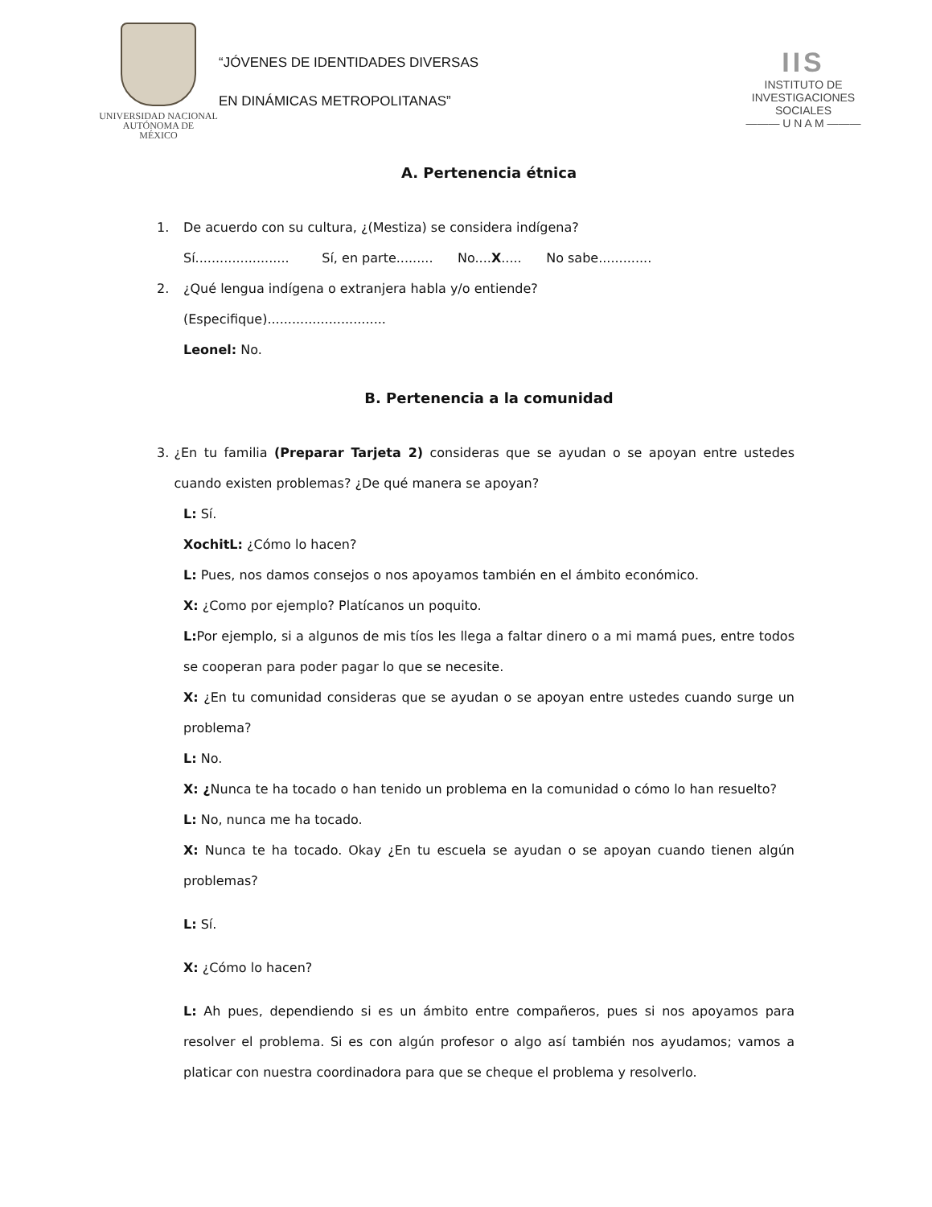UNIVERSIDAD NACIONAL
AUTÓNOMA DE
MÉXICO
“JÓVENES DE IDENTIDADES DIVERSAS
EN DINÁMICAS METROPOLITANAS”
IIS
INSTITUTO DE INVESTIGACIONES SOCIALES
——— U N A M ———
A. Pertenencia étnica
1. De acuerdo con su cultura, ¿(Mestiza) se considera indígena?
Sí....................... Sí, en parte......... No....X..... No sabe.............
2. ¿Qué lengua indígena o extranjera habla y/o entiende?
(Especifique).............................
Leonel: No.
B. Pertenencia a la comunidad
3. ¿En tu familia (Preparar Tarjeta 2) consideras que se ayudan o se apoyan entre ustedes cuando existen problemas? ¿De qué manera se apoyan?
L: Sí.
XochitL: ¿Cómo lo hacen?
L: Pues, nos damos consejos o nos apoyamos también en el ámbito económico.
X: ¿Como por ejemplo? Platícanos un poquito.
L: Por ejemplo, si a algunos de mis tíos les llega a faltar dinero o a mi mamá pues, entre todos se cooperan para poder pagar lo que se necesite.
X: ¿En tu comunidad consideras que se ayudan o se apoyan entre ustedes cuando surge un problema?
L: No.
X: ¿Nunca te ha tocado o han tenido un problema en la comunidad o cómo lo han resuelto?
L: No, nunca me ha tocado.
X: Nunca te ha tocado. Okay ¿En tu escuela se ayudan o se apoyan cuando tienen algún problemas?
L: Sí.
X: ¿Cómo lo hacen?
L: Ah pues, dependiendo si es un ámbito entre compañeros, pues si nos apoyamos para resolver el problema. Si es con algún profesor o algo así también nos ayudamos; vamos a platicar con nuestra coordinadora para que se cheque el problema y resolverlo.